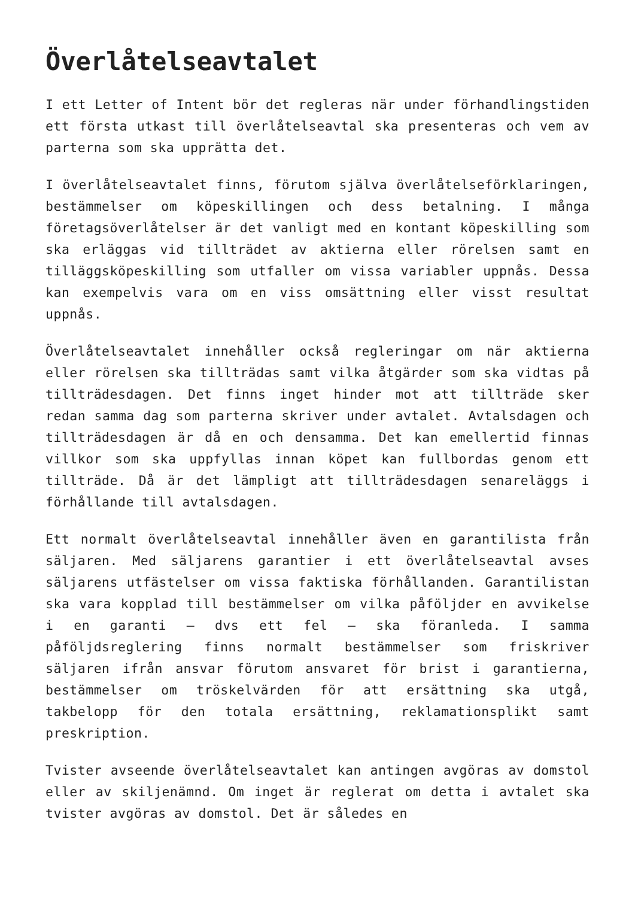Överlåtelseavtalet
I ett Letter of Intent bör det regleras när under förhandlingstiden ett första utkast till överlåtelseavtal ska presenteras och vem av parterna som ska upprätta det.
I överlåtelseavtalet finns, förutom själva överlåtelseförklaringen, bestämmelser om köpeskillingen och dess betalning. I många företagsöverlåtelser är det vanligt med en kontant köpeskilling som ska erläggas vid tillträdet av aktierna eller rörelsen samt en tilläggsköpeskilling som utfaller om vissa variabler uppnås. Dessa kan exempelvis vara om en viss omsättning eller visst resultat uppnås.
Överlåtelseavtalet innehåller också regleringar om när aktierna eller rörelsen ska tillträdas samt vilka åtgärder som ska vidtas på tillträdesdagen. Det finns inget hinder mot att tillträde sker redan samma dag som parterna skriver under avtalet. Avtalsdagen och tillträdesdagen är då en och densamma. Det kan emellertid finnas villkor som ska uppfyllas innan köpet kan fullbordas genom ett tillträde. Då är det lämpligt att tillträdesdagen senareläggs i förhållande till avtalsdagen.
Ett normalt överlåtelseavtal innehåller även en garantilista från säljaren. Med säljarens garantier i ett överlåtelseavtal avses säljarens utfästelser om vissa faktiska förhållanden. Garantilistan ska vara kopplad till bestämmelser om vilka påföljder en avvikelse i en garanti – dvs ett fel – ska föranleda. I samma påföljdsreglering finns normalt bestämmelser som friskriver säljaren ifrån ansvar förutom ansvaret för brist i garantierna, bestämmelser om tröskelvärden för att ersättning ska utgå, takbelopp för den totala ersättning, reklamationsplikt samt preskription.
Tvister avseende överlåtelseavtalet kan antingen avgöras av domstol eller av skiljenämnd. Om inget är reglerat om detta i avtalet ska tvister avgöras av domstol. Det är således en